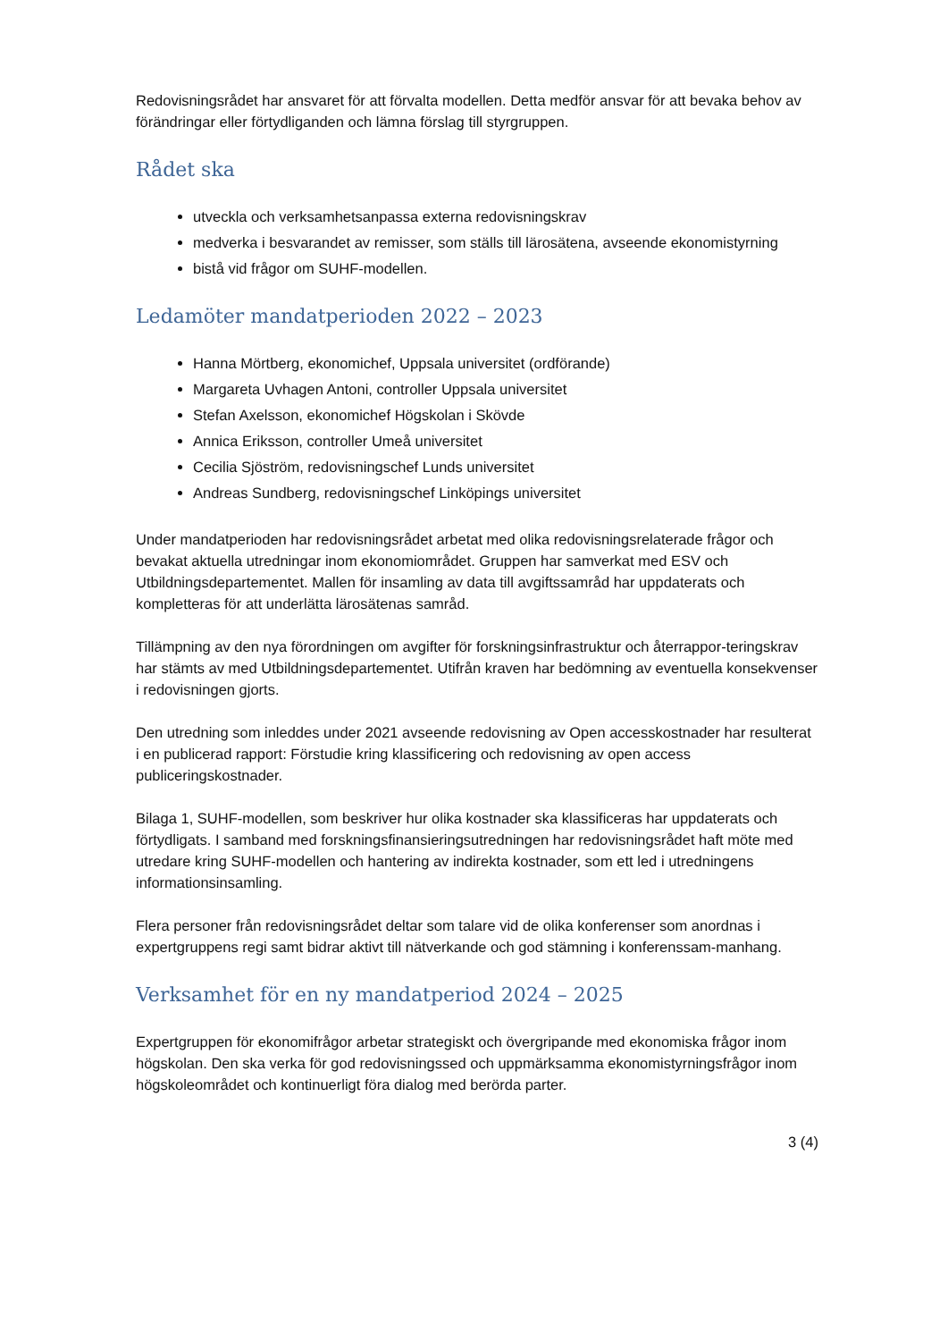Redovisningsrådet har ansvaret för att förvalta modellen. Detta medför ansvar för att bevaka behov av förändringar eller förtydliganden och lämna förslag till styrgruppen.
Rådet ska
utveckla och verksamhetsanpassa externa redovisningskrav
medverka i besvarandet av remisser, som ställs till lärosätena, avseende ekonomistyrning
bistå vid frågor om SUHF-modellen.
Ledamöter mandatperioden 2022 – 2023
Hanna Mörtberg, ekonomichef, Uppsala universitet (ordförande)
Margareta Uvhagen Antoni, controller Uppsala universitet
Stefan Axelsson, ekonomichef Högskolan i Skövde
Annica Eriksson, controller Umeå universitet
Cecilia Sjöström, redovisningschef Lunds universitet
Andreas Sundberg, redovisningschef Linköpings universitet
Under mandatperioden har redovisningsrådet arbetat med olika redovisningsrelaterade frågor och bevakat aktuella utredningar inom ekonomiområdet. Gruppen har samverkat med ESV och Utbildningsdepartementet. Mallen för insamling av data till avgiftssamråd har uppdaterats och kompletteras för att underlätta lärosätenas samråd.
Tillämpning av den nya förordningen om avgifter för forskningsinfrastruktur och återrappor-teringskrav har stämts av med Utbildningsdepartementet. Utifrån kraven har bedömning av eventuella konsekvenser i redovisningen gjorts.
Den utredning som inleddes under 2021 avseende redovisning av Open accesskostnader har resulterat i en publicerad rapport: Förstudie kring klassificering och redovisning av open access publiceringskostnader.
Bilaga 1, SUHF-modellen, som beskriver hur olika kostnader ska klassificeras har uppdaterats och förtydligats. I samband med forskningsfinansieringsutredningen har redovisningsrådet haft möte med utredare kring SUHF-modellen och hantering av indirekta kostnader, som ett led i utredningens informationsinsamling.
Flera personer från redovisningsrådet deltar som talare vid de olika konferenser som anordnas i expertgruppens regi samt bidrar aktivt till nätverkande och god stämning i konferenssam-manhang.
Verksamhet för en ny mandatperiod 2024 – 2025
Expertgruppen för ekonomifrågor arbetar strategiskt och övergripande med ekonomiska frågor inom högskolan. Den ska verka för god redovisningssed och uppmärksamma ekonomistyrningsfrågor inom högskoleområdet och kontinuerligt föra dialog med berörda parter.
3 (4)